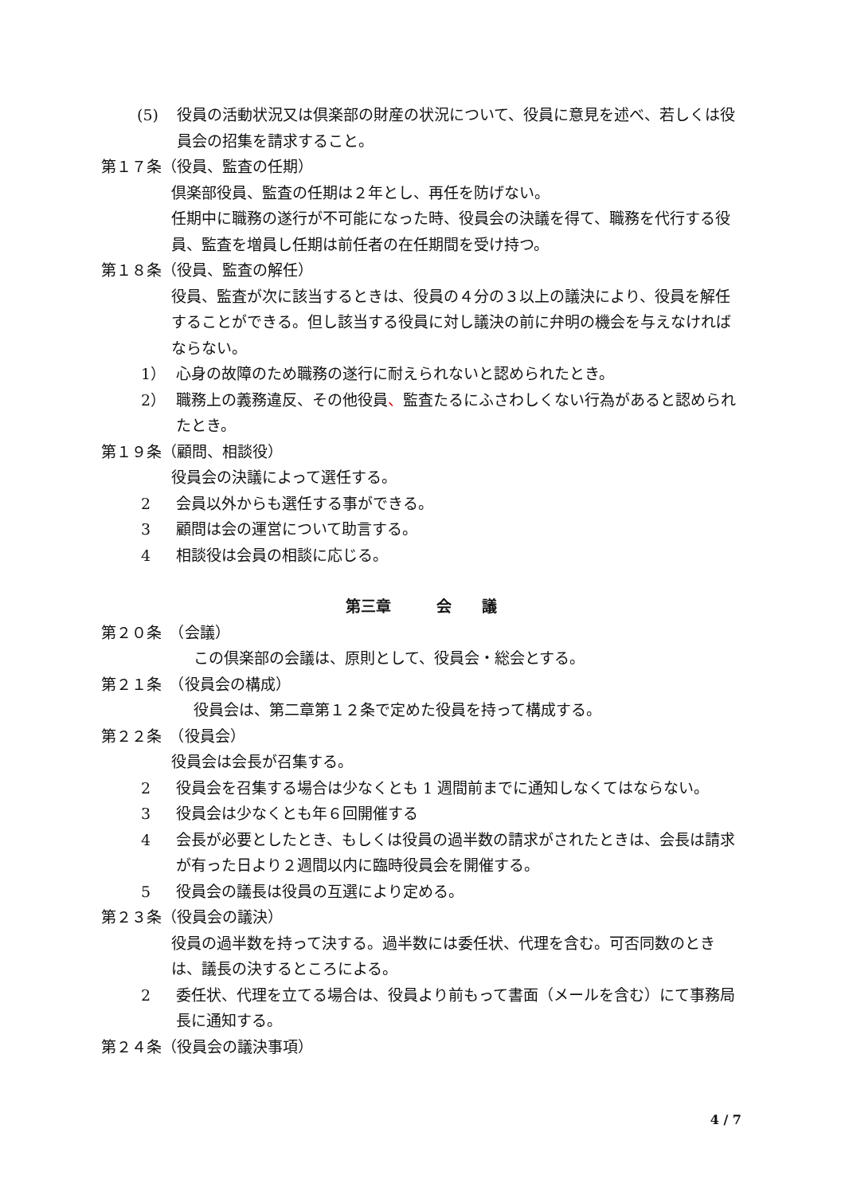(5) 役員の活動状況又は倶楽部の財産の状況について、役員に意見を述べ、若しくは役員会の招集を請求すること。
第１７条（役員、監査の任期）
倶楽部役員、監査の任期は２年とし、再任を防げない。
任期中に職務の遂行が不可能になった時、役員会の決議を得て、職務を代行する役員、監査を増員し任期は前任者の在任期間を受け持つ。
第１８条（役員、監査の解任）
役員、監査が次に該当するときは、役員の４分の３以上の議決により、役員を解任することができる。但し該当する役員に対し議決の前に弁明の機会を与えなければならない。
1） 心身の故障のため職務の遂行に耐えられないと認められたとき。
2） 職務上の義務違反、その他役員、監査たるにふさわしくない行為があると認められたとき。
第１９条（顧問、相談役）
役員会の決議によって選任する。
2 会員以外からも選任する事ができる。
3 顧問は会の運営について助言する。
4 相談役は会員の相談に応じる。
第三章　　　会　　議
第２０条　（会議）
この倶楽部の会議は、原則として、役員会・総会とする。
第２１条　（役員会の構成）
役員会は、第二章第１２条で定めた役員を持って構成する。
第２２条　（役員会）
役員会は会長が召集する。
2 役員会を召集する場合は少なくとも 1 週間前までに通知しなくてはならない。
3 役員会は少なくとも年６回開催する
4 会長が必要としたとき、もしくは役員の過半数の請求がされたときは、会長は請求が有った日より２週間以内に臨時役員会を開催する。
5 役員会の議長は役員の互選により定める。
第２３条（役員会の議決）
役員の過半数を持って決する。過半数には委任状、代理を含む。可否同数のときは、議長の決するところによる。
2 委任状、代理を立てる場合は、役員より前もって書面（メールを含む）にて事務局長に通知する。
第２４条（役員会の議決事項）
4 / 7